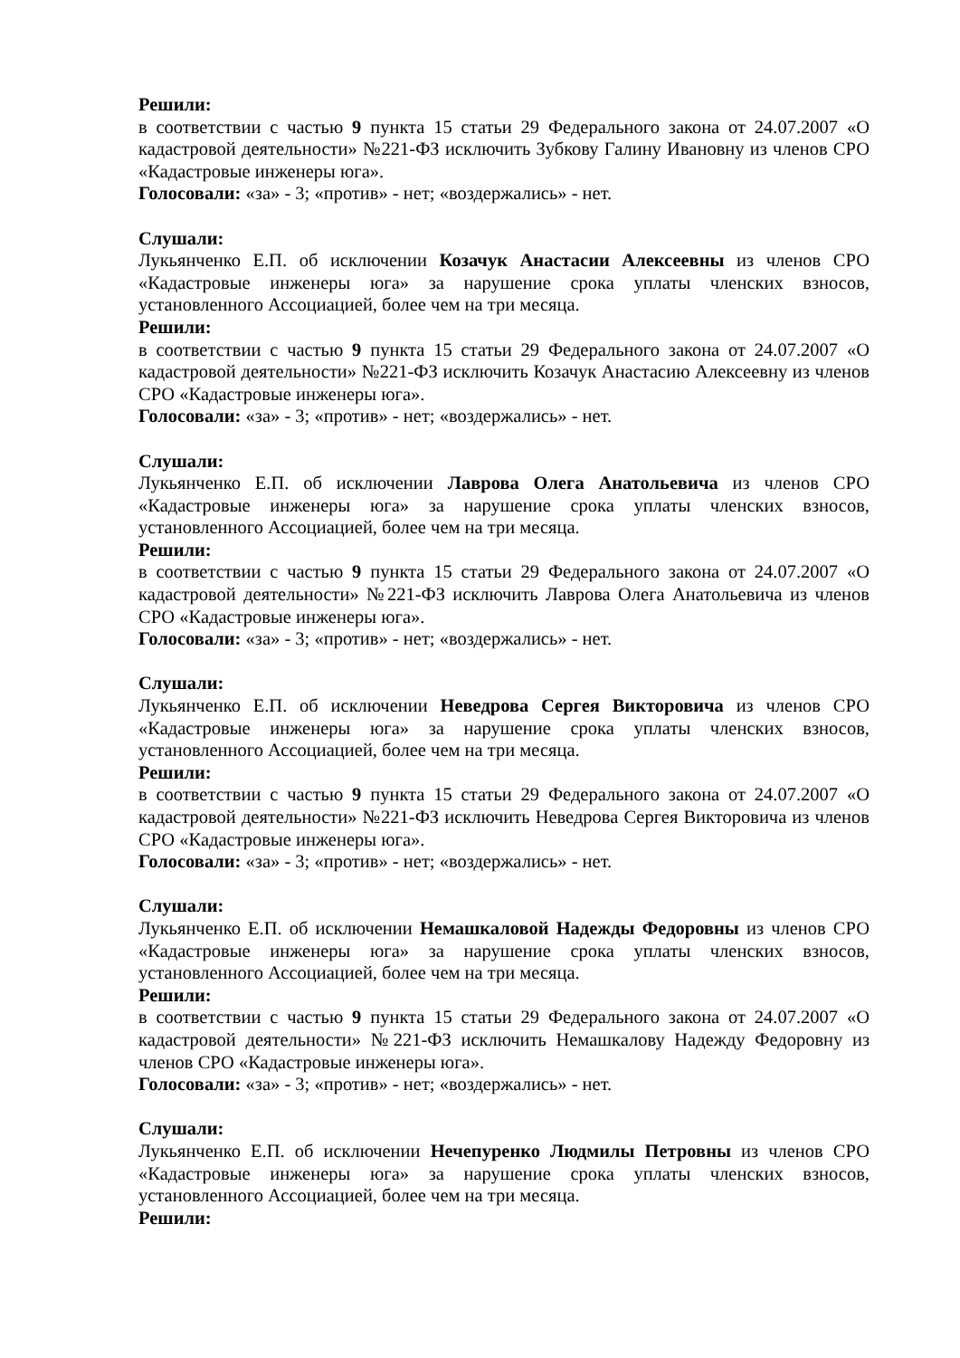Решили:
в соответствии с частью 9 пункта 15 статьи 29 Федерального закона от 24.07.2007 «О кадастровой деятельности» №221-ФЗ исключить Зубкову Галину Ивановну из членов СРО «Кадастровые инженеры юга».
Голосовали: «за» - 3; «против» - нет; «воздержались» - нет.
Слушали:
Лукьянченко Е.П. об исключении Козачук Анастасии Алексеевны из членов СРО «Кадастровые инженеры юга» за нарушение срока уплаты членских взносов, установленного Ассоциацией, более чем на три месяца.
Решили:
в соответствии с частью 9 пункта 15 статьи 29 Федерального закона от 24.07.2007 «О кадастровой деятельности» №221-ФЗ исключить Козачук Анастасию Алексеевну из членов СРО «Кадастровые инженеры юга».
Голосовали: «за» - 3; «против» - нет; «воздержались» - нет.
Слушали:
Лукьянченко Е.П. об исключении Лаврова Олега Анатольевича из членов СРО «Кадастровые инженеры юга» за нарушение срока уплаты членских взносов, установленного Ассоциацией, более чем на три месяца.
Решили:
в соответствии с частью 9 пункта 15 статьи 29 Федерального закона от 24.07.2007 «О кадастровой деятельности» №221-ФЗ исключить Лаврова Олега Анатольевича из членов СРО «Кадастровые инженеры юга».
Голосовали: «за» - 3; «против» - нет; «воздержались» - нет.
Слушали:
Лукьянченко Е.П. об исключении Неведрова Сергея Викторовича из членов СРО «Кадастровые инженеры юга» за нарушение срока уплаты членских взносов, установленного Ассоциацией, более чем на три месяца.
Решили:
в соответствии с частью 9 пункта 15 статьи 29 Федерального закона от 24.07.2007 «О кадастровой деятельности» №221-ФЗ исключить Неведрова Сергея Викторовича из членов СРО «Кадастровые инженеры юга».
Голосовали: «за» - 3; «против» - нет; «воздержались» - нет.
Слушали:
Лукьянченко Е.П. об исключении Немашкаловой Надежды Федоровны из членов СРО «Кадастровые инженеры юга» за нарушение срока уплаты членских взносов, установленного Ассоциацией, более чем на три месяца.
Решили:
в соответствии с частью 9 пункта 15 статьи 29 Федерального закона от 24.07.2007 «О кадастровой деятельности» №221-ФЗ исключить Немашкалову Надежду Федоровну из членов СРО «Кадастровые инженеры юга».
Голосовали: «за» - 3; «против» - нет; «воздержались» - нет.
Слушали:
Лукьянченко Е.П. об исключении Нечепуренко Людмилы Петровны из членов СРО «Кадастровые инженеры юга» за нарушение срока уплаты членских взносов, установленного Ассоциацией, более чем на три месяца.
Решили: